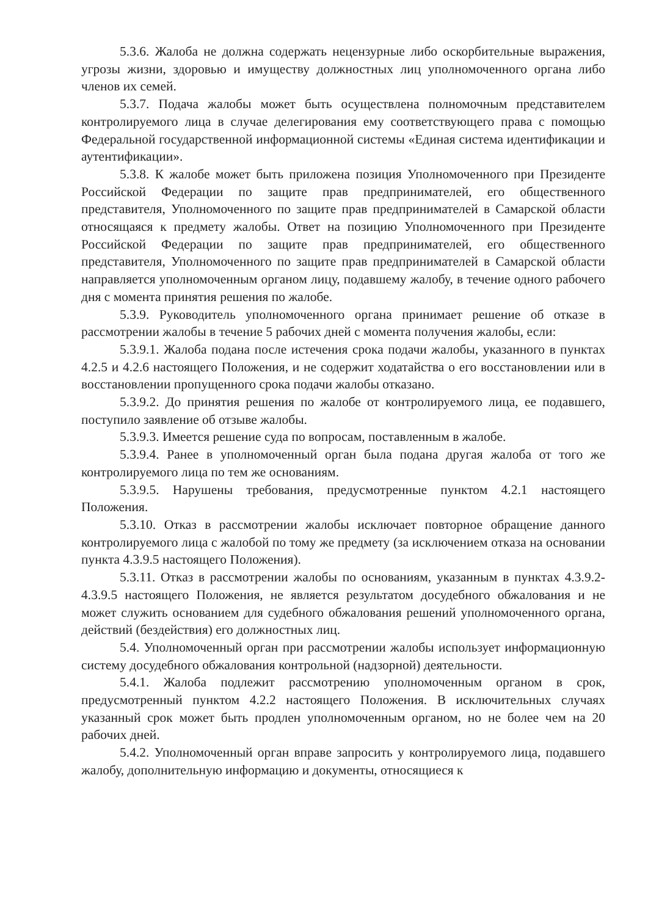5.3.6. Жалоба не должна содержать нецензурные либо оскорбительные выражения, угрозы жизни, здоровью и имуществу должностных лиц уполномоченного органа либо членов их семей.
5.3.7. Подача жалобы может быть осуществлена полномочным представителем контролируемого лица в случае делегирования ему соответствующего права с помощью Федеральной государственной информационной системы «Единая система идентификации и аутентификации».
5.3.8. К жалобе может быть приложена позиция Уполномоченного при Президенте Российской Федерации по защите прав предпринимателей, его общественного представителя, Уполномоченного по защите прав предпринимателей в Самарской области относящаяся к предмету жалобы. Ответ на позицию Уполномоченного при Президенте Российской Федерации по защите прав предпринимателей, его общественного представителя, Уполномоченного по защите прав предпринимателей в Самарской области направляется уполномоченным органом лицу, подавшему жалобу, в течение одного рабочего дня с момента принятия решения по жалобе.
5.3.9. Руководитель уполномоченного органа принимает решение об отказе в рассмотрении жалобы в течение 5 рабочих дней с момента получения жалобы, если:
5.3.9.1. Жалоба подана после истечения срока подачи жалобы, указанного в пунктах 4.2.5 и 4.2.6 настоящего Положения, и не содержит ходатайства о его восстановлении или в восстановлении пропущенного срока подачи жалобы отказано.
5.3.9.2. До принятия решения по жалобе от контролируемого лица, ее подавшего, поступило заявление об отзыве жалобы.
5.3.9.3. Имеется решение суда по вопросам, поставленным в жалобе.
5.3.9.4. Ранее в уполномоченный орган была подана другая жалоба от того же контролируемого лица по тем же основаниям.
5.3.9.5. Нарушены требования, предусмотренные пунктом 4.2.1 настоящего Положения.
5.3.10. Отказ в рассмотрении жалобы исключает повторное обращение данного контролируемого лица с жалобой по тому же предмету (за исключением отказа на основании пункта 4.3.9.5 настоящего Положения).
5.3.11. Отказ в рассмотрении жалобы по основаниям, указанным в пунктах 4.3.9.2-4.3.9.5 настоящего Положения, не является результатом досудебного обжалования и не может служить основанием для судебного обжалования решений уполномоченного органа, действий (бездействия) его должностных лиц.
5.4. Уполномоченный орган при рассмотрении жалобы использует информационную систему досудебного обжалования контрольной (надзорной) деятельности.
5.4.1. Жалоба подлежит рассмотрению уполномоченным органом в срок, предусмотренный пунктом 4.2.2 настоящего Положения. В исключительных случаях указанный срок может быть продлен уполномоченным органом, но не более чем на 20 рабочих дней.
5.4.2. Уполномоченный орган вправе запросить у контролируемого лица, подавшего жалобу, дополнительную информацию и документы, относящиеся к